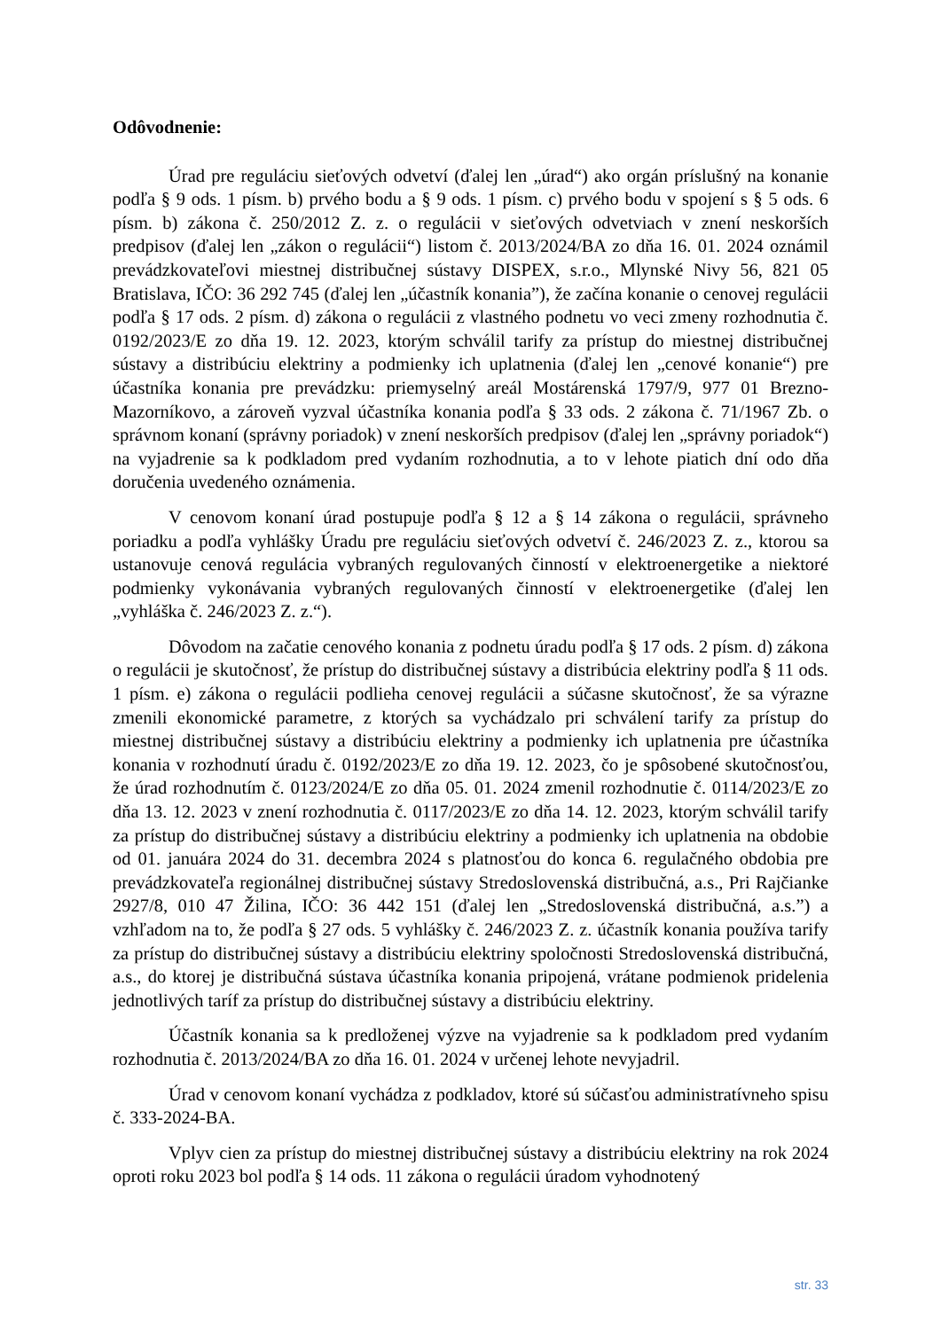Odôvodnenie:
Úrad pre reguláciu sieťových odvetví (ďalej len „úrad“) ako orgán príslušný na konanie podľa § 9 ods. 1 písm. b) prvého bodu a § 9 ods. 1 písm. c) prvého bodu v spojení s § 5 ods. 6 písm. b) zákona č. 250/2012 Z. z. o regulácii v sieťových odvetviach v znení neskorších predpisov (ďalej len „zákon o regulácii“) listom č. 2013/2024/BA zo dňa 16. 01. 2024 oznámil prevádzkovateľovi miestnej distribučnej sústavy DISPEX, s.r.o., Mlynské Nivy 56, 821 05 Bratislava, IČO: 36 292 745 (ďalej len „účastník konania”), že začína konanie o cenovej regulácii podľa § 17 ods. 2 písm. d) zákona o regulácii z vlastného podnetu vo veci zmeny rozhodnutia č. 0192/2023/E zo dňa 19. 12. 2023, ktorým schválil tarify za prístup do miestnej distribučnej sústavy a distribúciu elektriny a podmienky ich uplatnenia (ďalej len „cenové konanie“) pre účastníka konania pre prevádzku: priemyselný areál Mostárenská 1797/9, 977 01 Brezno-Mazorníkovo, a zároveň vyzval účastníka konania podľa § 33 ods. 2 zákona č. 71/1967 Zb. o správnom konaní (správny poriadok) v znení neskorších predpisov (ďalej len „správny poriadok“) na vyjadrenie sa k podkladom pred vydaním rozhodnutia, a to v lehote piatich dní odo dňa doručenia uvedeného oznámenia.
V cenovom konaní úrad postupuje podľa § 12 a § 14 zákona o regulácii, správneho poriadku a podľa vyhlášky Úradu pre reguláciu sieťových odvetví č. 246/2023 Z. z., ktorou sa ustanovuje cenová regulácia vybraných regulovaných činností v elektroenergetike a niektoré podmienky vykonávania vybraných regulovaných činností v elektroenergetike (ďalej len „vyhláška č. 246/2023 Z. z.“).
Dôvodom na začatie cenového konania z podnetu úradu podľa § 17 ods. 2 písm. d) zákona o regulácii je skutočnosť, že prístup do distribučnej sústavy a distribúcia elektriny podľa § 11 ods. 1 písm. e) zákona o regulácii podlieha cenovej regulácii a súčasne skutočnosť, že sa výrazne zmenili ekonomické parametre, z ktorých sa vychádzalo pri schválení tarify za prístup do miestnej distribučnej sústavy a distribúciu elektriny a podmienky ich uplatnenia pre účastníka konania v rozhodnutí úradu č. 0192/2023/E zo dňa 19. 12. 2023, čo je spôsobené skutočnosťou, že úrad rozhodnutím č. 0123/2024/E zo dňa 05. 01. 2024 zmenil rozhodnutie č. 0114/2023/E zo dňa 13. 12. 2023 v znení rozhodnutia č. 0117/2023/E zo dňa 14. 12. 2023, ktorým schválil tarify za prístup do distribučnej sústavy a distribúciu elektriny a podmienky ich uplatnenia na obdobie od 01. januára 2024 do 31. decembra 2024 s platnosťou do konca 6. regulačného obdobia pre prevádzkovateľa regionálnej distribučnej sústavy Stredoslovenská distribučná, a.s., Pri Rajčianke 2927/8, 010 47 Žilina, IČO: 36 442 151 (ďalej len „Stredoslovenská distribučná, a.s.”) a vzhľadom na to, že podľa § 27 ods. 5 vyhlášky č. 246/2023 Z. z. účastník konania používa tarify za prístup do distribučnej sústavy a distribúciu elektriny spoločnosti Stredoslovenská distribučná, a.s., do ktorej je distribučná sústava účastníka konania pripojená, vrátane podmienok pridelenia jednotlivých taríf za prístup do distribučnej sústavy a distribúciu elektriny.
Účastník konania sa k predloženej výzve na vyjadrenie sa k podkladom pred vydaním rozhodnutia č. 2013/2024/BA zo dňa 16. 01. 2024 v určenej lehote nevyjadril.
Úrad v cenovom konaní vychádza z podkladov, ktoré sú súčasťou administratívneho spisu č. 333-2024-BA.
Vplyv cien za prístup do miestnej distribučnej sústavy a distribúciu elektriny na rok 2024 oproti roku 2023 bol podľa § 14 ods. 11 zákona o regulácii úradom vyhodnotený
str. 33